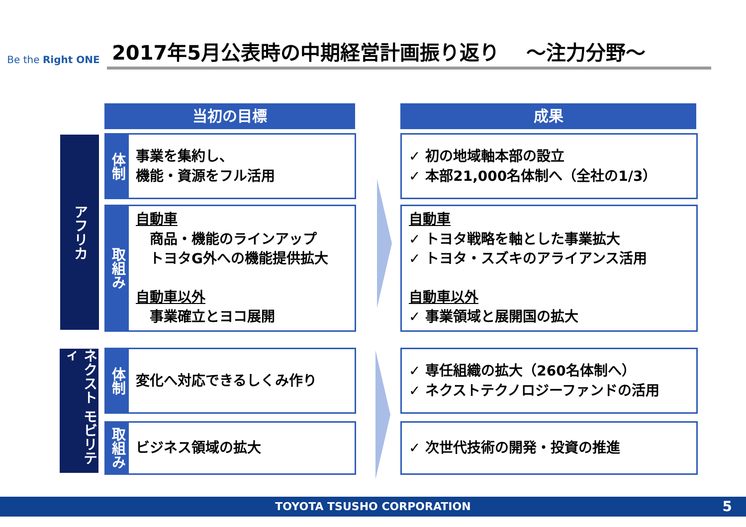Be the Right ONE
2017年5月公表時の中期経営計画振り返り　 ～注力分野～
当初の目標 成果
アフリカ
体制
事業を集約し、
機能・資源をフル活用
取組み
自動車
　商品・機能のラインアップ
　トヨタG外への機能提供拡大
自動車以外
　事業確立とヨコ展開
✓ 初の地域軸本部の設立
✓ 本部21,000名体制へ（全社の1/3）
自動車
✓ トヨタ戦略を軸とした事業拡大
✓ トヨタ・スズキのアライアンス活用
自動車以外
✓ 事業領域と展開国の拡大
ネクスト モビリティ
体制
変化へ対応できるしくみ作り
取組み
ビジネス領域の拡大
✓ 専任組織の拡大（260名体制へ）
✓ ネクストテクノロジーファンドの活用
✓ 次世代技術の開発・投資の推進
TOYOTA TSUSHO CORPORATION 5